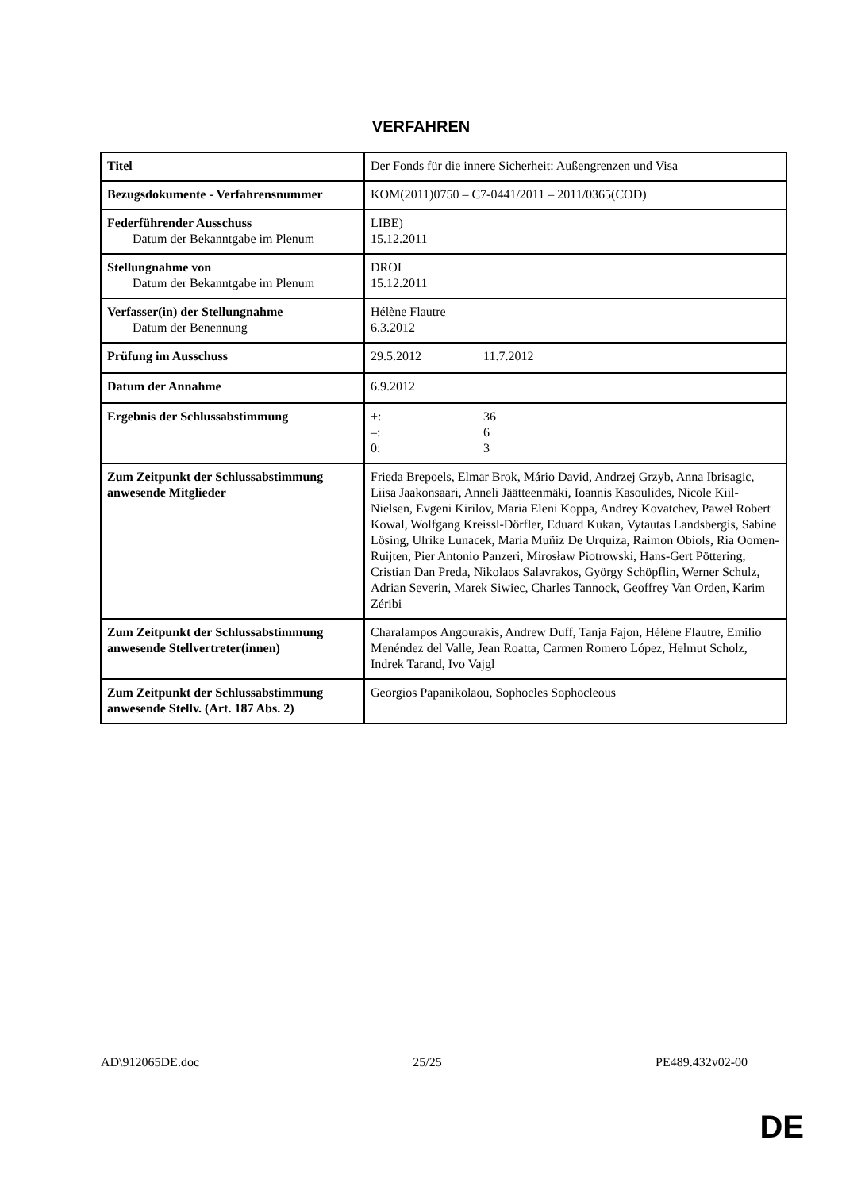VERFAHREN
| Titel | Der Fonds für die innere Sicherheit: Außengrenzen und Visa |
| Bezugsdokumente - Verfahrensnummer | KOM(2011)0750 – C7-0441/2011 – 2011/0365(COD) |
| Federführender Ausschuss Datum der Bekanntgabe im Plenum | LIBE) 15.12.2011 |
| Stellungnahme von Datum der Bekanntgabe im Plenum | DROI 15.12.2011 |
| Verfasser(in) der Stellungnahme Datum der Benennung | Hélène Flautre 6.3.2012 |
| Prüfung im Ausschuss | 29.5.2012 11.7.2012 |
| Datum der Annahme | 6.9.2012 |
| Ergebnis der Schlussabstimmung | +: 36 –: 6 0: 3 |
| Zum Zeitpunkt der Schlussabstimmung anwesende Mitglieder | Frieda Brepoels, Elmar Brok, Mário David, Andrzej Grzyb, Anna Ibrisagic, Liisa Jaakonsaari, Anneli Jäätteenmäki, Ioannis Kasoulides, Nicole Kiil-Nielsen, Evgeni Kirilov, Maria Eleni Koppa, Andrey Kovatchev, Paweł Robert Kowal, Wolfgang Kreissl-Dörfler, Eduard Kukan, Vytautas Landsbergis, Sabine Lösing, Ulrike Lunacek, María Muñiz De Urquiza, Raimon Obiols, Ria Oomen-Ruijten, Pier Antonio Panzeri, Mirosław Piotrowski, Hans-Gert Pöttering, Cristian Dan Preda, Nikolaos Salavrakos, György Schöpflin, Werner Schulz, Adrian Severin, Marek Siwiec, Charles Tannock, Geoffrey Van Orden, Karim Zéribi |
| Zum Zeitpunkt der Schlussabstimmung anwesende Stellvertreter(innen) | Charalampos Angourakis, Andrew Duff, Tanja Fajon, Hélène Flautre, Emilio Menéndez del Valle, Jean Roatta, Carmen Romero López, Helmut Scholz, Indrek Tarand, Ivo Vajgl |
| Zum Zeitpunkt der Schlussabstimmung anwesende Stellv. (Art. 187 Abs. 2) | Georgios Papanikolaou, Sophocles Sophocleous |
AD\912065DE.doc 25/25 PE489.432v02-00
DE